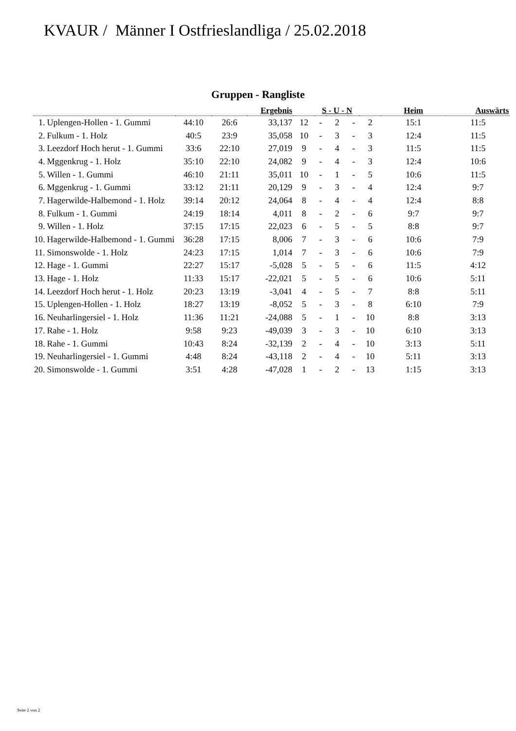KVAUR / Männer I Ostfrieslandliga / 25.02.2018
Gruppen - Rangliste
| | | | | Ergebnis | S - U - N | | | | | Heim | Auswärts |
| --- | --- | --- | --- | --- | --- | --- | --- | --- | --- | --- | --- |
| 1. | Uplengen-Hollen - 1. Gummi | 44:10 | 26:6 | 33,137 | 12 | - | 2 | - | 2 | 15:1 | 11:5 |
| 2. | Fulkum - 1. Holz | 40:5 | 23:9 | 35,058 | 10 | - | 3 | - | 3 | 12:4 | 11:5 |
| 3. | Leezdorf Hoch herut - 1. Gummi | 33:6 | 22:10 | 27,019 | 9 | - | 4 | - | 3 | 11:5 | 11:5 |
| 4. | Mggenkrug - 1. Holz | 35:10 | 22:10 | 24,082 | 9 | - | 4 | - | 3 | 12:4 | 10:6 |
| 5. | Willen - 1. Gummi | 46:10 | 21:11 | 35,011 | 10 | - | 1 | - | 5 | 10:6 | 11:5 |
| 6. | Mggenkrug - 1. Gummi | 33:12 | 21:11 | 20,129 | 9 | - | 3 | - | 4 | 12:4 | 9:7 |
| 7. | Hagerwilde-Halbemond - 1. Holz | 39:14 | 20:12 | 24,064 | 8 | - | 4 | - | 4 | 12:4 | 8:8 |
| 8. | Fulkum - 1. Gummi | 24:19 | 18:14 | 4,011 | 8 | - | 2 | - | 6 | 9:7 | 9:7 |
| 9. | Willen - 1. Holz | 37:15 | 17:15 | 22,023 | 6 | - | 5 | - | 5 | 8:8 | 9:7 |
| 10. | Hagerwilde-Halbemond - 1. Gummi | 36:28 | 17:15 | 8,006 | 7 | - | 3 | - | 6 | 10:6 | 7:9 |
| 11. | Simonswolde - 1. Holz | 24:23 | 17:15 | 1,014 | 7 | - | 3 | - | 6 | 10:6 | 7:9 |
| 12. | Hage - 1. Gummi | 22:27 | 15:17 | -5,028 | 5 | - | 5 | - | 6 | 11:5 | 4:12 |
| 13. | Hage - 1. Holz | 11:33 | 15:17 | -22,021 | 5 | - | 5 | - | 6 | 10:6 | 5:11 |
| 14. | Leezdorf Hoch herut - 1. Holz | 20:23 | 13:19 | -3,041 | 4 | - | 5 | - | 7 | 8:8 | 5:11 |
| 15. | Uplengen-Hollen - 1. Holz | 18:27 | 13:19 | -8,052 | 5 | - | 3 | - | 8 | 6:10 | 7:9 |
| 16. | Neuharlingersiel - 1. Holz | 11:36 | 11:21 | -24,088 | 5 | - | 1 | - | 10 | 8:8 | 3:13 |
| 17. | Rahe - 1. Holz | 9:58 | 9:23 | -49,039 | 3 | - | 3 | - | 10 | 6:10 | 3:13 |
| 18. | Rahe - 1. Gummi | 10:43 | 8:24 | -32,139 | 2 | - | 4 | - | 10 | 3:13 | 5:11 |
| 19. | Neuharlingersiel - 1. Gummi | 4:48 | 8:24 | -43,118 | 2 | - | 4 | - | 10 | 5:11 | 3:13 |
| 20. | Simonswolde - 1. Gummi | 3:51 | 4:28 | -47,028 | 1 | - | 2 | - | 13 | 1:15 | 3:13 |
Seite 2 von 2